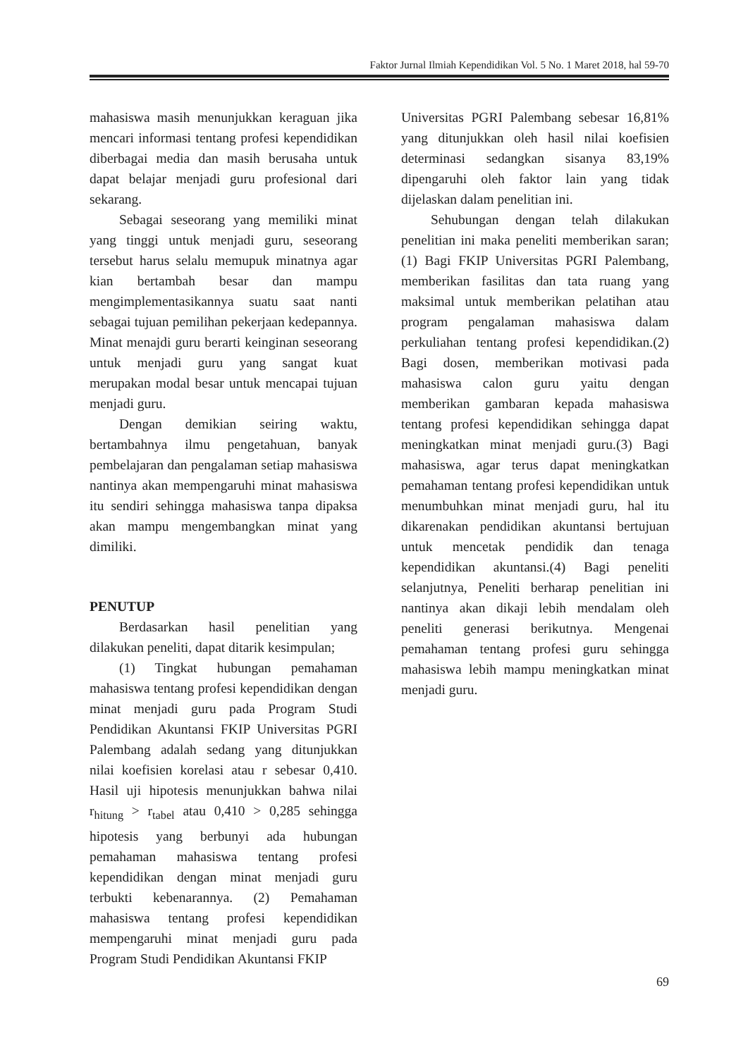Faktor Jurnal Ilmiah Kependidikan Vol. 5 No. 1 Maret 2018, hal 59-70
mahasiswa masih menunjukkan keraguan jika mencari informasi tentang profesi kependidikan diberbagai media dan masih berusaha untuk dapat belajar menjadi guru profesional dari sekarang.
Sebagai seseorang yang memiliki minat yang tinggi untuk menjadi guru, seseorang tersebut harus selalu memupuk minatnya agar kian bertambah besar dan mampu mengimplementasikannya suatu saat nanti sebagai tujuan pemilihan pekerjaan kedepannya. Minat menajdi guru berarti keinginan seseorang untuk menjadi guru yang sangat kuat merupakan modal besar untuk mencapai tujuan menjadi guru.
Dengan demikian seiring waktu, bertambahnya ilmu pengetahuan, banyak pembelajaran dan pengalaman setiap mahasiswa nantinya akan mempengaruhi minat mahasiswa itu sendiri sehingga mahasiswa tanpa dipaksa akan mampu mengembangkan minat yang dimiliki.
PENUTUP
Berdasarkan hasil penelitian yang dilakukan peneliti, dapat ditarik kesimpulan;
(1) Tingkat hubungan pemahaman mahasiswa tentang profesi kependidikan dengan minat menjadi guru pada Program Studi Pendidikan Akuntansi FKIP Universitas PGRI Palembang adalah sedang yang ditunjukkan nilai koefisien korelasi atau r sebesar 0,410. Hasil uji hipotesis menunjukkan bahwa nilai r<sub>hitung</sub> > r<sub>tabel</sub> atau 0,410 > 0,285 sehingga hipotesis yang berbunyi ada hubungan pemahaman mahasiswa tentang profesi kependidikan dengan minat menjadi guru terbukti kebenarannya. (2) Pemahaman mahasiswa tentang profesi kependidikan mempengaruhi minat menjadi guru pada Program Studi Pendidikan Akuntansi FKIP
Universitas PGRI Palembang sebesar 16,81% yang ditunjukkan oleh hasil nilai koefisien determinasi sedangkan sisanya 83,19% dipengaruhi oleh faktor lain yang tidak dijelaskan dalam penelitian ini.
Sehubungan dengan telah dilakukan penelitian ini maka peneliti memberikan saran; (1) Bagi FKIP Universitas PGRI Palembang, memberikan fasilitas dan tata ruang yang maksimal untuk memberikan pelatihan atau program pengalaman mahasiswa dalam perkuliahan tentang profesi kependidikan.(2) Bagi dosen, memberikan motivasi pada mahasiswa calon guru yaitu dengan memberikan gambaran kepada mahasiswa tentang profesi kependidikan sehingga dapat meningkatkan minat menjadi guru.(3) Bagi mahasiswa, agar terus dapat meningkatkan pemahaman tentang profesi kependidikan untuk menumbuhkan minat menjadi guru, hal itu dikarenakan pendidikan akuntansi bertujuan untuk mencetak pendidik dan tenaga kependidikan akuntansi.(4) Bagi peneliti selanjutnya, Peneliti berharap penelitian ini nantinya akan dikaji lebih mendalam oleh peneliti generasi berikutnya. Mengenai pemahaman tentang profesi guru sehingga mahasiswa lebih mampu meningkatkan minat menjadi guru.
69